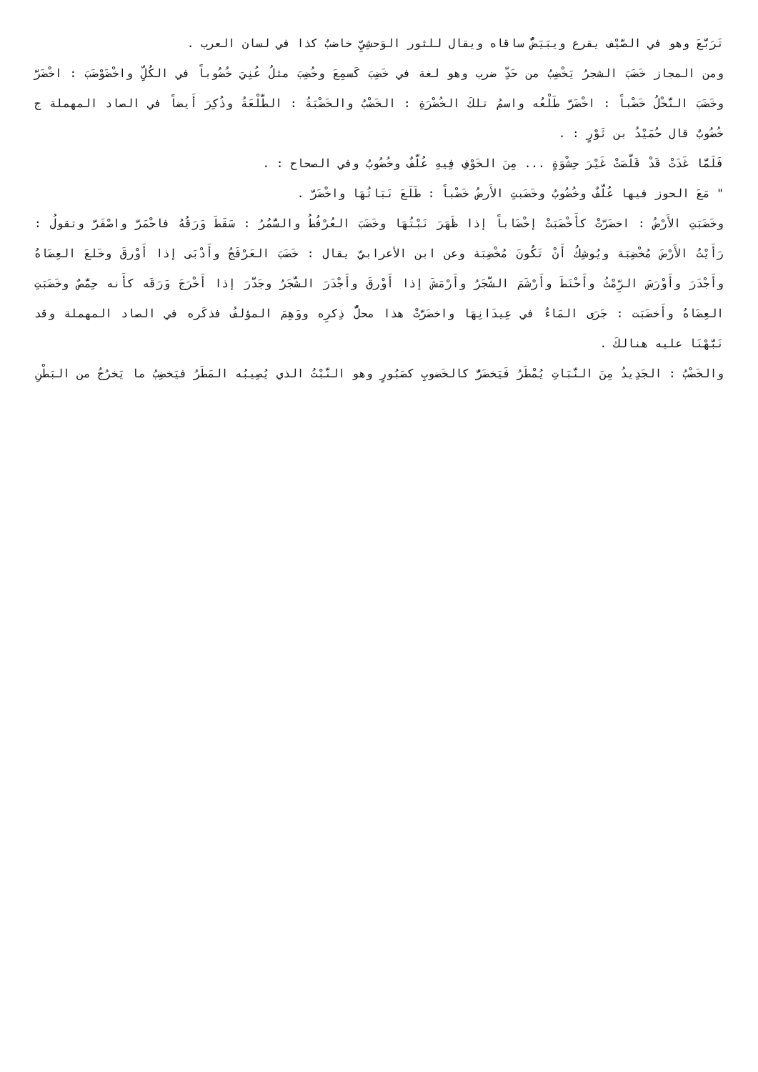تَرَبَّعَ وهو في الصَّيْف يقرع ويبَيَضُّ ساقاه ويقال للثور الوَحشِيِّ خاضبٌ كذا في لسان العرب .
ومن المجاز خَضَبَ الشجرُ يَخْضِبُ من حَدِّ ضرب وهو لغة في خَضِبَ كَسمِعَ وخُضِبَ مثلُ عُنِيَ خُضُوباً في الكُلِّ واخْضَوْضَبَ : اخْضَرَّ وخَضَبَ النَّخْلُ خَضْباً : اخْضَرَّ طَلْعُه واسمُ تلكَ الخُضْرَةِ : الخَضْبُ والخَضْبَةُ : الطَّلْعَةُ وذُكِرَ أَيضاً في الصاد المهملة ج خُضُوبٌ قال حُمَيْدُ بن ثَوْرٍ : .
فَلَمَّا غَدَتْ قَدْ قَلَّصَتْ غَيْرَ حِشْوَةٍ ... مِنَ الخَوْفِ فِيهِ عُلَّفٌ وخُضُوبُ وفي الصحاح : .
" مَعَ الحوز فيها عُلَّفٌ وخُضُوبُ وخَضَبتِ الأَرضُ خَضْباً : طَلَعَ نَبَاتُهَا واخْضَرَّ .
وخَضَبَتِ الأَرْضُ : اخضَرّتْ كأَخْضَبَتْ إخْضَاباً إذا ظَهَرَ نَبْتُهَا وخَضَبَ العُرْفُطُ والسَّمُرُ : سَقَطَ وَرَقُهُ فاحْمَرَّ واصْفَرَّ وتقولُ : رَأَيْتُ الأَرْضَ مُخْضِبَة ويُوشِكُ أَنْ تَكُونَ مُخْضِبَة وعن ابن الأعرابيّ يقال : خَضَبَ العَرْفَجُ وأَدْبَى إذا أَوْرقَ وخَلعَ العِضَاهُ وأَجْدَرَ وأَوْرَسَ الرِّمْثُ وأَحْنَطَ وأَرْشَمَ الشَّجَرُ وأَرْمَشَ إذا أَوْرقَ وأَجْدَرَ الشَّجَرُ وجَدَّرَ إذا أَخْرَجَ وَرَقَه كأَنه حِمَّصٌ وخَضَبَتِ العِضَاهُ وأَخضَبَت : جَرَى المَاءُ في عِيدَانِهَا واخضَرَّتْ هذا محلُّ ذِكرِه ووَهِمَ المؤلفُ فذكَره في الصاد المهملة وقد نَبَّهْنَا عليه هنالكَ .
والخَضْبُ : الجَدِيدُ مِنَ النَّبَاتِ يُمْطَرُ فَيَخضَرُّ كالخَضوبِ كصَبُورٍ وهو النَّبْتُ الذي يُصِيبُه المَطَرُ فيَخضِبُ ما يَخرُجُ من البَطْنِ